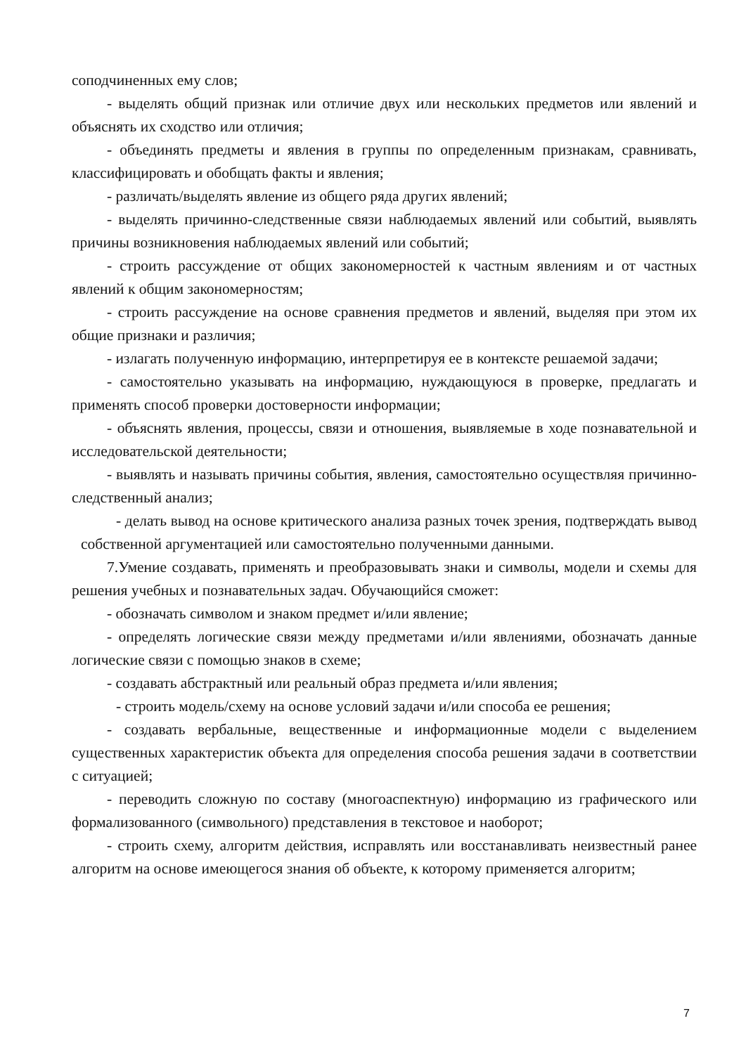соподчиненных ему слов;
- выделять общий признак или отличие двух или нескольких предметов или явлений и объяснять их сходство или отличия;
- объединять предметы и явления в группы по определенным признакам, сравнивать, классифицировать и обобщать факты и явления;
- различать/выделять явление из общего ряда других явлений;
- выделять причинно-следственные связи наблюдаемых явлений или событий, выявлять причины возникновения наблюдаемых явлений или событий;
- строить рассуждение от общих закономерностей к частным явлениям и от частных явлений к общим закономерностям;
- строить рассуждение на основе сравнения предметов и явлений, выделяя при этом их общие признаки и различия;
- излагать полученную информацию, интерпретируя ее в контексте решаемой задачи;
- самостоятельно указывать на информацию, нуждающуюся в проверке, предлагать и применять способ проверки достоверности информации;
- объяснять явления, процессы, связи и отношения, выявляемые в ходе познавательной и исследовательской деятельности;
- выявлять и называть причины события, явления, самостоятельно осуществляя причинно-следственный анализ;
- делать вывод на основе критического анализа разных точек зрения, подтверждать вывод собственной аргументацией или самостоятельно полученными данными.
7.Умение создавать, применять и преобразовывать знаки и символы, модели и схемы для решения учебных и познавательных задач. Обучающийся сможет:
- обозначать символом и знаком предмет и/или явление;
- определять логические связи между предметами и/или явлениями, обозначать данные логические связи с помощью знаков в схеме;
- создавать абстрактный или реальный образ предмета и/или явления;
- строить модель/схему на основе условий задачи и/или способа ее решения;
- создавать вербальные, вещественные и информационные модели с выделением существенных характеристик объекта для определения способа решения задачи в соответствии с ситуацией;
- переводить сложную по составу (многоаспектную) информацию из графического или формализованного (символьного) представления в текстовое и наоборот;
- строить схему, алгоритм действия, исправлять или восстанавливать неизвестный ранее алгоритм на основе имеющегося знания об объекте, к которому применяется алгоритм;
7